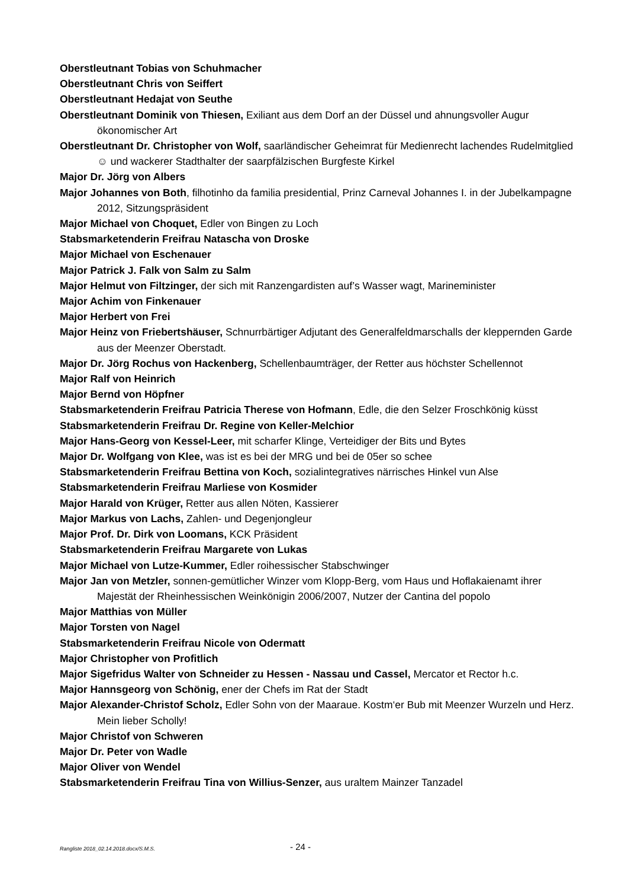Oberstleutnant Tobias von Schuhmacher
Oberstleutnant Chris von Seiffert
Oberstleutnant Hedajat von Seuthe
Oberstleutnant Dominik von Thiesen, Exiliant aus dem Dorf an der Düssel und ahnungsvoller Augur ökonomischer Art
Oberstleutnant Dr. Christopher von Wolf, saarländischer Geheimrat für Medienrecht lachendes Rudelmitglied ☺ und wackerer Stadthalter der saarpfälzischen Burgfeste Kirkel
Major Dr. Jörg von Albers
Major Johannes von Both, filhotinho da familia presidential, Prinz Carneval Johannes I. in der Jubelkampagne 2012, Sitzungspräsident
Major Michael von Choquet, Edler von Bingen zu Loch
Stabsmarketenderin Freifrau Natascha von Droske
Major Michael von Eschenauer
Major Patrick J. Falk von Salm zu Salm
Major Helmut von Filtzinger, der sich mit Ranzengardisten auf’s Wasser wagt, Marineminister
Major Achim von Finkenauer
Major Herbert von Frei
Major Heinz von Friebertshäuser, Schnurrbärtiger Adjutant des Generalfeldmarschalls der kleppernden Garde aus der Meenzer Oberstadt.
Major Dr. Jörg Rochus von Hackenberg, Schellenbaumträger, der Retter aus höchster Schellennot
Major Ralf von Heinrich
Major Bernd von Höpfner
Stabsmarketenderin Freifrau Patricia Therese von Hofmann, Edle, die den Selzer Froschkönig küsst
Stabsmarketenderin Freifrau Dr. Regine von Keller-Melchior
Major Hans-Georg von Kessel-Leer, mit scharfer Klinge, Verteidiger der Bits und Bytes
Major Dr. Wolfgang von Klee, was ist es bei der MRG und bei de 05er so schee
Stabsmarketenderin Freifrau Bettina von Koch, sozialintegratives närrisches Hinkel vun Alse
Stabsmarketenderin Freifrau Marliese von Kosmider
Major Harald von Krüger, Retter aus allen Nöten, Kassierer
Major Markus von Lachs, Zahlen- und Degenjongleur
Major Prof. Dr. Dirk von Loomans, KCK Präsident
Stabsmarketenderin Freifrau Margarete von Lukas
Major Michael von Lutze-Kummer, Edler roihessischer Stabschwinger
Major Jan von Metzler, sonnen-gemütlicher Winzer vom Klopp-Berg, vom Haus und Hoflakaienamt ihrer Majestät der Rheinhessischen Weinkönigin 2006/2007, Nutzer der Cantina del popolo
Major Matthias von Müller
Major Torsten von Nagel
Stabsmarketenderin Freifrau Nicole von Odermatt
Major Christopher von Profitlich
Major Sigefridus Walter von Schneider zu Hessen - Nassau und Cassel, Mercator et Rector h.c.
Major Hannsgeorg von Schönig, ener der Chefs im Rat der Stadt
Major Alexander-Christof Scholz, Edler Sohn von der Maaraue. Kostm‘er Bub mit Meenzer Wurzeln und Herz. Mein lieber Scholly!
Major Christof von Schweren
Major Dr. Peter von Wadle
Major Oliver von Wendel
Stabsmarketenderin Freifrau Tina von Willius-Senzer, aus uraltem Mainzer Tanzadel
Rangliste 2018_02.14.2018.docx/S.M.S. - 24 -